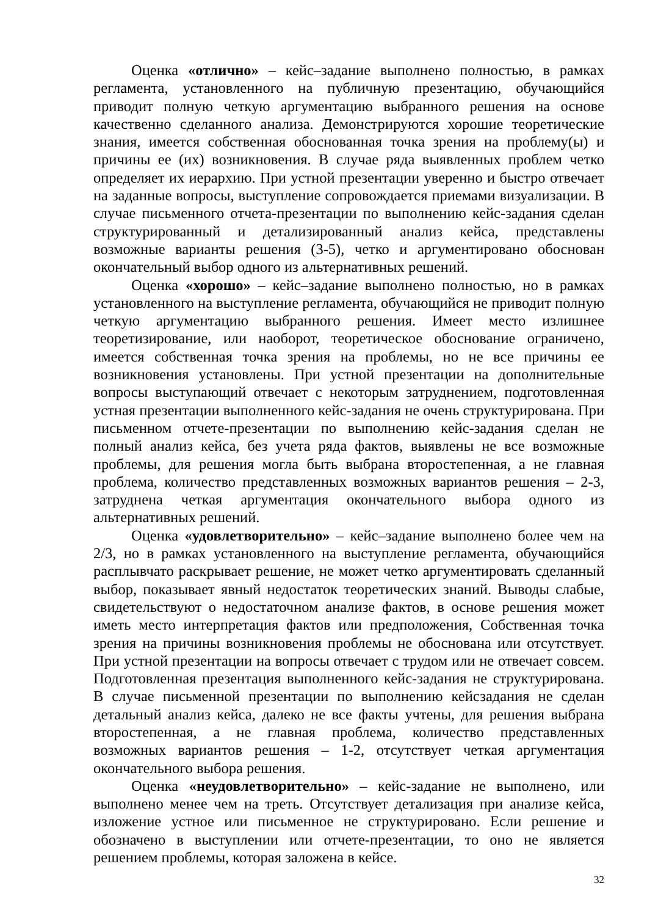Оценка «отлично» – кейс–задание выполнено полностью, в рамках регламента, установленного на публичную презентацию, обучающийся приводит полную четкую аргументацию выбранного решения на основе качественно сделанного анализа. Демонстрируются хорошие теоретические знания, имеется собственная обоснованная точка зрения на проблему(ы) и причины ее (их) возникновения. В случае ряда выявленных проблем четко определяет их иерархию. При устной презентации уверенно и быстро отвечает на заданные вопросы, выступление сопровождается приемами визуализации. В случае письменного отчета-презентации по выполнению кейс-задания сделан структурированный и детализированный анализ кейса, представлены возможные варианты решения (3-5), четко и аргументировано обоснован окончательный выбор одного из альтернативных решений.
Оценка «хорошо» – кейс–задание выполнено полностью, но в рамках установленного на выступление регламента, обучающийся не приводит полную четкую аргументацию выбранного решения. Имеет место излишнее теоретизирование, или наоборот, теоретическое обоснование ограничено, имеется собственная точка зрения на проблемы, но не все причины ее возникновения установлены. При устной презентации на дополнительные вопросы выступающий отвечает с некоторым затруднением, подготовленная устная презентации выполненного кейс-задания не очень структурирована. При письменном отчете-презентации по выполнению кейс-задания сделан не полный анализ кейса, без учета ряда фактов, выявлены не все возможные проблемы, для решения могла быть выбрана второстепенная, а не главная проблема, количество представленных возможных вариантов решения – 2-3, затруднена четкая аргументация окончательного выбора одного из альтернативных решений.
Оценка «удовлетворительно» – кейс–задание выполнено более чем на 2/3, но в рамках установленного на выступление регламента, обучающийся расплывчато раскрывает решение, не может четко аргументировать сделанный выбор, показывает явный недостаток теоретических знаний. Выводы слабые, свидетельствуют о недостаточном анализе фактов, в основе решения может иметь место интерпретация фактов или предположения, Собственная точка зрения на причины возникновения проблемы не обоснована или отсутствует. При устной презентации на вопросы отвечает с трудом или не отвечает совсем. Подготовленная презентация выполненного кейс-задания не структурирована. В случае письменной презентации по выполнению кейсзадания не сделан детальный анализ кейса, далеко не все факты учтены, для решения выбрана второстепенная, а не главная проблема, количество представленных возможных вариантов решения – 1-2, отсутствует четкая аргументация окончательного выбора решения.
Оценка «неудовлетворительно» – кейс-задание не выполнено, или выполнено менее чем на треть. Отсутствует детализация при анализе кейса, изложение устное или письменное не структурировано. Если решение и обозначено в выступлении или отчете-презентации, то оно не является решением проблемы, которая заложена в кейсе.
32